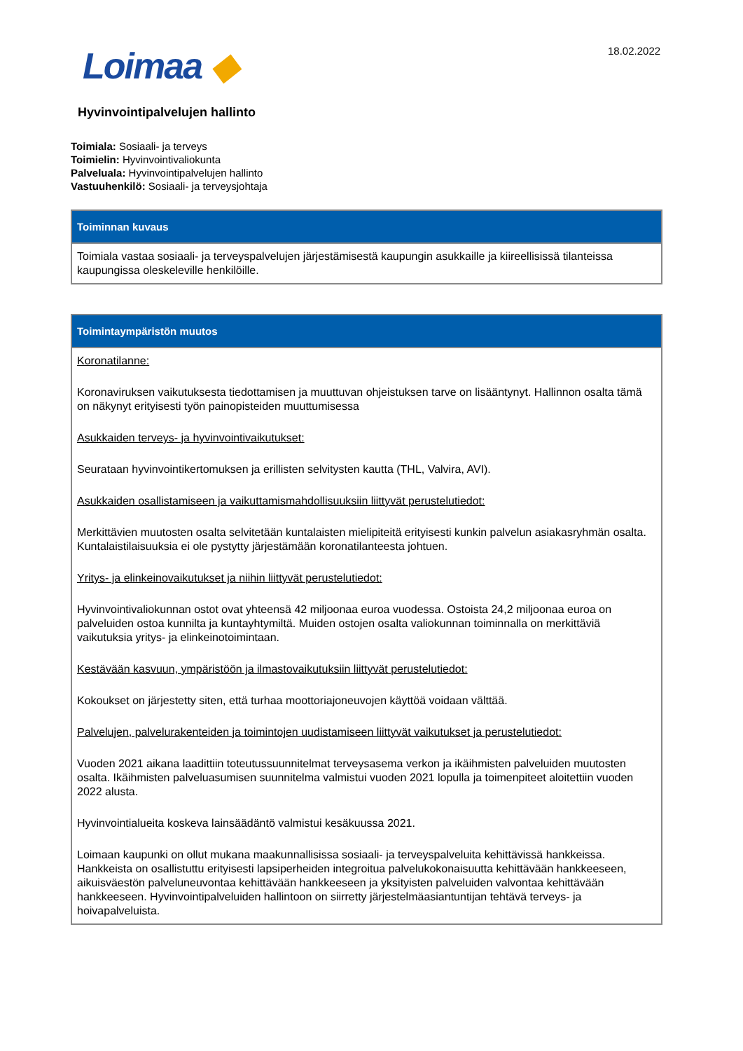Loimaa ◆ 18.02.2022
Hyvinvointipalvelujen hallinto
Toimiala: Sosiaali- ja terveys
Toimielin: Hyvinvointivaliokunta
Palveluala: Hyvinvointipalvelujen hallinto
Vastuuhenkilö: Sosiaali- ja terveysjohtaja
| Toiminnan kuvaus |
| --- |
| Toimiala vastaa sosiaali- ja terveyspalvelujen järjestämisestä kaupungin asukkaille ja kiireellisissä tilanteissa kaupungissa oleskeleville henkilöille. |
| Toimintaympäristön muutos |
| --- |
| Koronatilanne: Koronaviruksen vaikutuksesta tiedottamisen ja muuttuvan ohjeistuksen tarve on lisääntynyt. Hallinnon osalta tämä on näkynyt erityisesti työn painopisteiden muuttumisessa Asukkaiden terveys- ja hyvinvointivaikutukset: Seurataan hyvinvointikertomuksen ja erillisten selvitysten kautta (THL, Valvira, AVI). Asukkaiden osallistamiseen ja vaikuttamismahdollisuuksiin liittyvät perustelutiedot: Merkittävien muutosten osalta selvitetään kuntalaisten mielipiteitä erityisesti kunkin palvelun asiakasryhmän osalta. Kuntalaistilaisuuksia ei ole pystytty järjestämään koronatilanteesta johtuen. Yritys- ja elinkeinovaikutukset ja niihin liittyvät perustelutiedot: Hyvinvointivaliokunnan ostot ovat yhteensä 42 miljoonaa euroa vuodessa. Ostoista 24,2 miljoonaa euroa on palveluiden ostoa kunnilta ja kuntayhtymiltä. Muiden ostojen osalta valiokunnan toiminnalla on merkittäviä vaikutuksia yritys- ja elinkeinotoimintaan. Kestävään kasvuun, ympäristöön ja ilmastovaikutuksiin liittyvät perustelutiedot: Kokoukset on järjestetty siten, että turhaa moottoriajoneuvojen käyttöä voidaan välttää. Palvelujen, palvelurakenteiden ja toimintojen uudistamiseen liittyvät vaikutukset ja perustelutiedot: Vuoden 2021 aikana laadittiin toteutussuunnitelmat terveysasema verkon ja ikäihmisten palveluiden muutosten osalta. Ikäihmisten palveluasumisen suunnitelma valmistui vuoden 2021 lopulla ja toimenpiteet aloitettiin vuoden 2022 alusta. Hyvinvointialueita koskeva lainsäädäntö valmistui kesäkuussa 2021. Loimaan kaupunki on ollut mukana maakunnallisissa sosiaali- ja terveyspalveluita kehittävissä hankkeissa. Hankkeista on osallistuttu erityisesti lapsiperheiden integroitua palvelukokonaisuutta kehittävään hankkeeseen, aikuisväestön palveluneuvontaa kehittävään hankkeeseen ja yksityisten palveluiden valvontaa kehittävään hankkeeseen. Hyvinvointipalveluiden hallintoon on siirretty järjestelmäasiantuntijan tehtävä terveys- ja hoivapalveluista. |